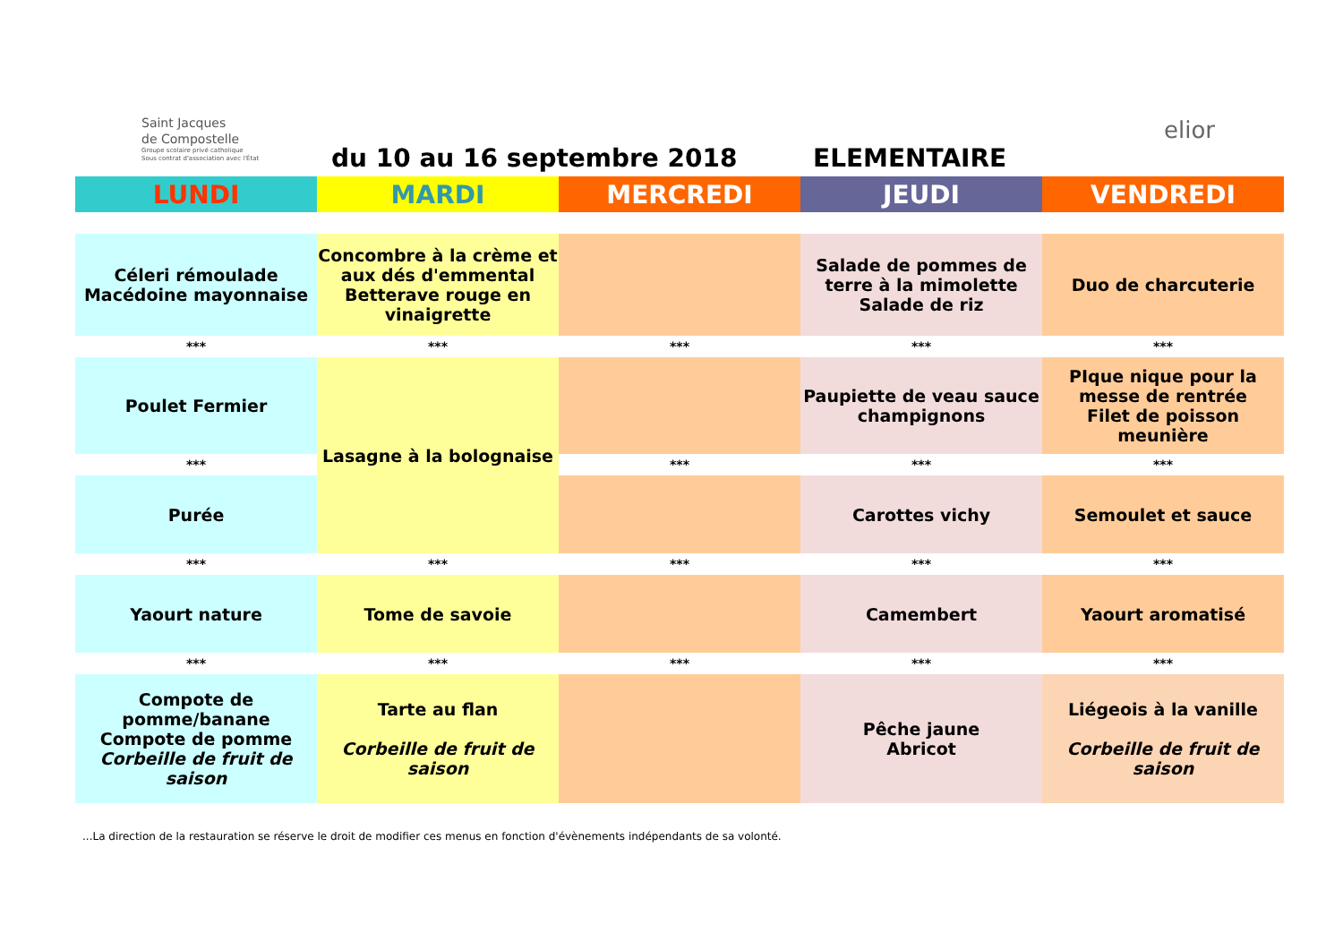Saint Jacques
de Compostelle
Groupe scolaire privé catholique
Sous contrat d'association avec l'État
du 10 au 16 septembre 2018 ELEMENTAIRE
elior
| LUNDI | MARDI | MERCREDI | JEUDI | VENDREDI |
| Céleri rémoulade Macédoine mayonnaise | Concombre à la crème et aux dés d'emmental Betterave rouge en vinaigrette | | Salade de pommes de terre à la mimolette Salade de riz | Duo de charcuterie |
| *** | *** | *** | *** | *** |
| Poulet Fermier | Lasagne à la bolognaise | | Paupiette de veau sauce champignons | PIque nique pour la messe de rentrée Filet de poisson meunière |
| *** | | *** | *** | *** |
| Purée | | | Carottes vichy | Semoulet et sauce |
| *** | *** | *** | *** | *** |
| Yaourt nature | Tome de savoie | | Camembert | Yaourt aromatisé |
| *** | *** | *** | *** | *** |
| Compote de pomme/banane Compote de pomme Corbeille de fruit de saison | Tarte au flan Corbeille de fruit de saison | | Pêche jaune Abricot | Liégeois à la vanille Corbeille de fruit de saison |
...La direction de la restauration se réserve le droit de modifier ces menus en fonction d'évènements indépendants de sa volonté.